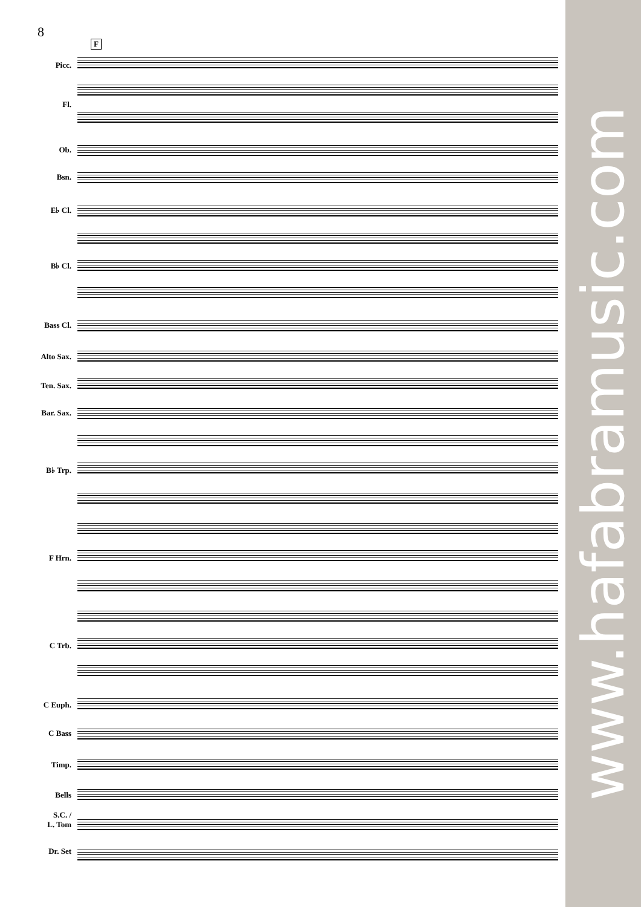8
F
Picc.
Fl.
Ob.
Bsn.
E♭ Cl.
B♭ Cl.
Bass Cl.
Alto Sax.
Ten. Sax.
Bar. Sax.
B♭ Trp.
F Hrn.
C Trb.
C Euph.
C Bass
Timp.
Bells
S.C. /
L. Tom
Dr. Set
www.hafabramusic.com